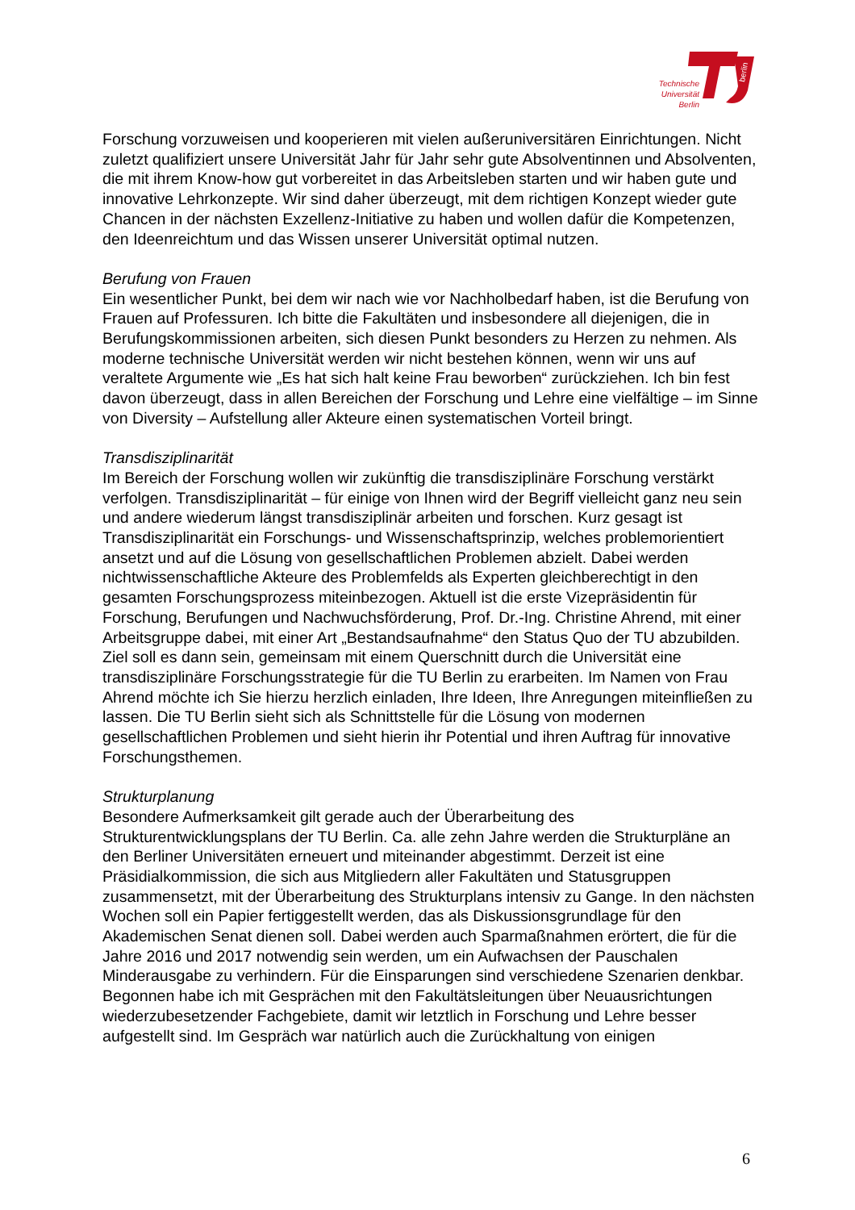berlin
Technische Universität Berlin
Forschung vorzuweisen und kooperieren mit vielen außeruniversitären Einrichtungen. Nicht zuletzt qualifiziert unsere Universität Jahr für Jahr sehr gute Absolventinnen und Absolventen, die mit ihrem Know-how gut vorbereitet in das Arbeitsleben starten und wir haben gute und innovative Lehrkonzepte. Wir sind daher überzeugt, mit dem richtigen Konzept wieder gute Chancen in der nächsten Exzellenz-Initiative zu haben und wollen dafür die Kompetenzen, den Ideenreichtum und das Wissen unserer Universität optimal nutzen.
Berufung von Frauen
Ein wesentlicher Punkt, bei dem wir nach wie vor Nachholbedarf haben, ist die Berufung von Frauen auf Professuren. Ich bitte die Fakultäten und insbesondere all diejenigen, die in Berufungskommissionen arbeiten, sich diesen Punkt besonders zu Herzen zu nehmen. Als moderne technische Universität werden wir nicht bestehen können, wenn wir uns auf veraltete Argumente wie „Es hat sich halt keine Frau beworben“ zurückziehen. Ich bin fest davon überzeugt, dass in allen Bereichen der Forschung und Lehre eine vielfältige – im Sinne von Diversity – Aufstellung aller Akteure einen systematischen Vorteil bringt.
Transdisziplinarität
Im Bereich der Forschung wollen wir zukünftig die transdisziplinäre Forschung verstärkt verfolgen. Transdisziplinarität – für einige von Ihnen wird der Begriff vielleicht ganz neu sein und andere wiederum längst transdisziplinär arbeiten und forschen. Kurz gesagt ist Transdisziplinarität ein Forschungs- und Wissenschaftsprinzip, welches problemorientiert ansetzt und auf die Lösung von gesellschaftlichen Problemen abzielt. Dabei werden nichtwissenschaftliche Akteure des Problemfelds als Experten gleichberechtigt in den gesamten Forschungsprozess miteinbezogen. Aktuell ist die erste Vizepräsidentin für Forschung, Berufungen und Nachwuchsförderung, Prof. Dr.-Ing. Christine Ahrend, mit einer Arbeitsgruppe dabei, mit einer Art „Bestandsaufnahme“ den Status Quo der TU abzubilden. Ziel soll es dann sein, gemeinsam mit einem Querschnitt durch die Universität eine transdisziplinäre Forschungsstrategie für die TU Berlin zu erarbeiten. Im Namen von Frau Ahrend möchte ich Sie hierzu herzlich einladen, Ihre Ideen, Ihre Anregungen miteinfließen zu lassen. Die TU Berlin sieht sich als Schnittstelle für die Lösung von modernen gesellschaftlichen Problemen und sieht hierin ihr Potential und ihren Auftrag für innovative Forschungsthemen.
Strukturplanung
Besondere Aufmerksamkeit gilt gerade auch der Überarbeitung des Strukturentwicklungsplans der TU Berlin. Ca. alle zehn Jahre werden die Strukturpläne an den Berliner Universitäten erneuert und miteinander abgestimmt. Derzeit ist eine Präsidialkommission, die sich aus Mitgliedern aller Fakultäten und Statusgruppen zusammensetzt, mit der Überarbeitung des Strukturplans intensiv zu Gange. In den nächsten Wochen soll ein Papier fertiggestellt werden, das als Diskussionsgrundlage für den Akademischen Senat dienen soll. Dabei werden auch Sparmaßnahmen erörtert, die für die Jahre 2016 und 2017 notwendig sein werden, um ein Aufwachsen der Pauschalen Minderausgabe zu verhindern. Für die Einsparungen sind verschiedene Szenarien denkbar. Begonnen habe ich mit Gesprächen mit den Fakultätsleitungen über Neuausrichtungen wiederzubesetzender Fachgebiete, damit wir letztlich in Forschung und Lehre besser aufgestellt sind. Im Gespräch war natürlich auch die Zurückhaltung von einigen
6